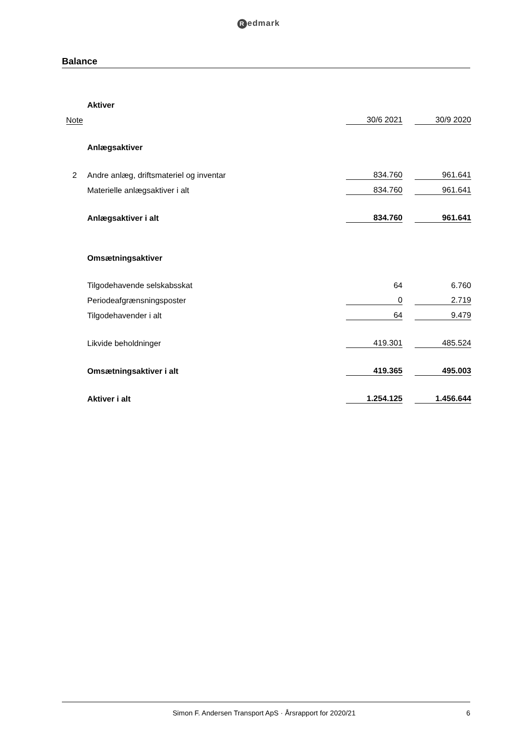Redmark
Balance
| | Aktiver | | | |
| Note | | 30/6 2021 | | 30/9 2020 |
| | Anlægsaktiver | | | |
| 2 | Andre anlæg, driftsmateriel og inventar | 834.760 | | 961.641 |
| | Materielle anlægsaktiver i alt | 834.760 | | 961.641 |
| | Anlægsaktiver i alt | 834.760 | | 961.641 |
| | Omsætningsaktiver | | | |
| | Tilgodehavende selskabsskat | 64 | | 6.760 |
| | Periodeafgrænsningsposter | 0 | | 2.719 |
| | Tilgodehavender i alt | 64 | | 9.479 |
| | Likvide beholdninger | 419.301 | | 485.524 |
| | Omsætningsaktiver i alt | 419.365 | | 495.003 |
| | Aktiver i alt | 1.254.125 | | 1.456.644 |
Simon F. Andersen Transport ApS · Årsrapport for 2020/21
6